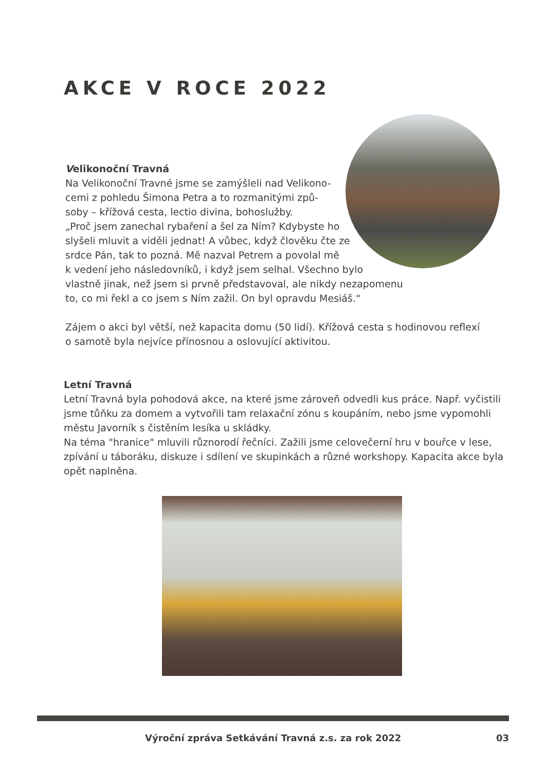AKCE V ROCE 2022
Velikonoční Travná
Na Velikonoční Travné jsme se zamýšleli nad Velikono-
cemi z pohledu Šimona Petra a to rozmanitými způ-
soby – křížová cesta, lectio divina, bohoslužby.
„Proč jsem zanechal rybaření a šel za Ním? Kdybyste ho
slyšeli mluvit a viděli jednat! A vůbec, když člověku čte ze
srdce Pán, tak to pozná. Mě nazval Petrem a povolal mě
k vedení jeho následovníků, i když jsem selhal. Všechno bylo
vlastně jinak, než jsem si prvně představoval, ale nikdy nezapomenu
to, co mi řekl a co jsem s Ním zažil. On byl opravdu Mesiáš.“
Zájem o akci byl větší, než kapacita domu (50 lidí). Křížová cesta s hodinovou reflexí
o samotě byla nejvíce přínosnou a oslovující aktivitou.
Letní Travná
Letní Travná byla pohodová akce, na které jsme zároveň odvedli kus práce. Např. vyčistili jsme tůňku za domem a vytvořili tam relaxační zónu s koupáním, nebo jsme vypomohli městu Javorník s čistěním lesíka u skládky.
Na téma "hranice" mluvili různorodí řečníci. Zažili jsme celovečerní hru v bouřce v lese, zpívání u táboráku, diskuze i sdílení ve skupinkách a různé workshopy. Kapacita akce byla opět naplněna.
Výroční zpráva Setkávání Travná z.s. za rok 2022 03